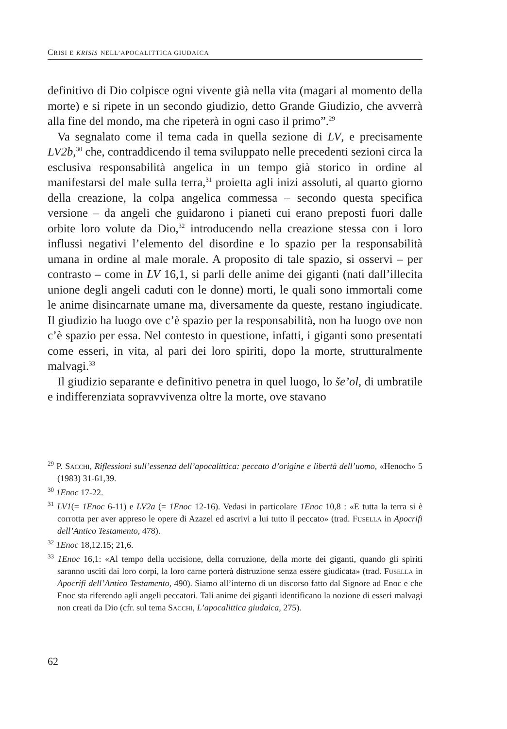CRISI E KRISIS NELL’APOCALITTICA GIUDAICA
definitivo di Dio colpisce ogni vivente già nella vita (magari al momento della morte) e si ripete in un secondo giudizio, detto Grande Giudizio, che avverrà alla fine del mondo, ma che ripeterà in ogni caso il primo”.<sup>29</sup>
Va segnalato come il tema cada in quella sezione di LV, e precisamente LV2b,<sup>30</sup> che, contraddicendo il tema sviluppato nelle precedenti sezioni circa la esclusiva responsabilità angelica in un tempo già storico in ordine al manifestarsi del male sulla terra,<sup>31</sup> proietta agli inizi assoluti, al quarto giorno della creazione, la colpa angelica commessa – secondo questa specifica versione – da angeli che guidarono i pianeti cui erano preposti fuori dalle orbite loro volute da Dio,<sup>32</sup> introducendo nella creazione stessa con i loro influssi negativi l’elemento del disordine e lo spazio per la responsabilità umana in ordine al male morale. A proposito di tale spazio, si osservi – per contrasto – come in LV 16,1, si parli delle anime dei giganti (nati dall’illecita unione degli angeli caduti con le donne) morti, le quali sono immortali come le anime disincarnate umane ma, diversamente da queste, restano ingiudicate. Il giudizio ha luogo ove c’è spazio per la responsabilità, non ha luogo ove non c’è spazio per essa. Nel contesto in questione, infatti, i giganti sono presentati come esseri, in vita, al pari dei loro spiriti, dopo la morte, strutturalmente malvagi.<sup>33</sup>
Il giudizio separante e definitivo penetra in quel luogo, lo še’ol, di umbratile e indifferenziata sopravvivenza oltre la morte, ove stavano
<sup>29</sup> P. Sacchi, Riflessioni sull’essenza dell’apocalittica: peccato d’origine e libertà dell’uomo, «Henoch» 5 (1983) 31-61,39.
<sup>30</sup> 1Enoc 17-22.
<sup>31</sup> LV1(= 1Enoc 6-11) e LV2a (= 1Enoc 12-16). Vedasi in particolare 1Enoc 10,8 : «E tutta la terra si è corrotta per aver appreso le opere di Azazel ed ascrivi a lui tutto il peccato» (trad. Fusella in Apocrifi dell’Antico Testamento, 478).
<sup>32</sup> 1Enoc 18,12.15; 21,6.
<sup>33</sup> 1Enoc 16,1: «Al tempo della uccisione, della corruzione, della morte dei giganti, quando gli spiriti saranno usciti dai loro corpi, la loro carne porterà distruzione senza essere giudicata» (trad. Fusella in Apocrifi dell’Antico Testamento, 490). Siamo all’interno di un discorso fatto dal Signore ad Enoc e che Enoc sta riferendo agli angeli peccatori. Tali anime dei giganti identificano la nozione di esseri malvagi non creati da Dio (cfr. sul tema Sacchi, L’apocalittica giudaica, 275).
62